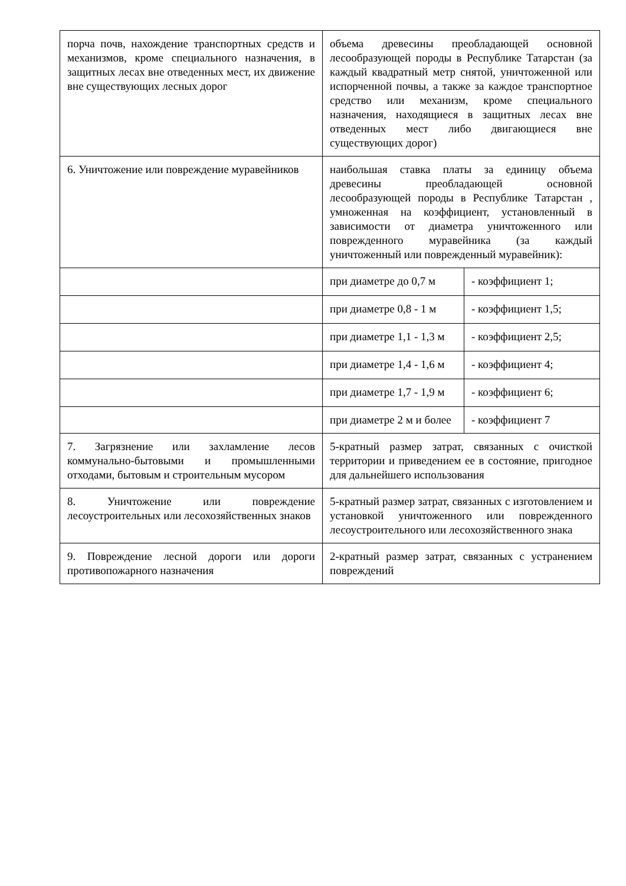| порча почв, нахождение транспортных средств и механизмов, кроме специального назначения, в защитных лесах вне отведенных мест, их движение вне существующих лесных дорог | объема древесины преобладающей основной лесообразующей породы в Республике Татарстан (за каждый квадратный метр снятой, уничтоженной или испорченной почвы, а также за каждое транспортное средство или механизм, кроме специального назначения, находящиеся в защитных лесах вне отведенных мест либо двигающиеся вне существующих дорог) | |
| 6. Уничтожение или повреждение муравейников | наибольшая ставка платы за единицу объема древесины преобладающей основной лесообразующей породы в Республике Татарстан , умноженная на коэффициент, установленный в зависимости от диаметра уничтоженного или поврежденного муравейника (за каждый уничтоженный или поврежденный муравейник): | |
| | при диаметре до 0,7 м | - коэффициент 1; |
| | при диаметре 0,8 - 1 м | - коэффициент 1,5; |
| | при диаметре 1,1 - 1,3 м | - коэффициент 2,5; |
| | при диаметре 1,4 - 1,6 м | - коэффициент 4; |
| | при диаметре 1,7 - 1,9 м | - коэффициент 6; |
| | при диаметре 2 м и более | - коэффициент 7 |
| 7. Загрязнение или захламление лесов коммунально-бытовыми и промышленными отходами, бытовым и строительным мусором | 5-кратный размер затрат, связанных с очисткой территории и приведением ее в состояние, пригодное для дальнейшего использования | |
| 8. Уничтожение или повреждение лесоустроительных или лесохозяйственных знаков | 5-кратный размер затрат, связанных с изготовлением и установкой уничтоженного или поврежденного лесоустроительного или лесохозяйственного знака | |
| 9. Повреждение лесной дороги или дороги противопожарного назначения | 2-кратный размер затрат, связанных с устранением повреждений | |